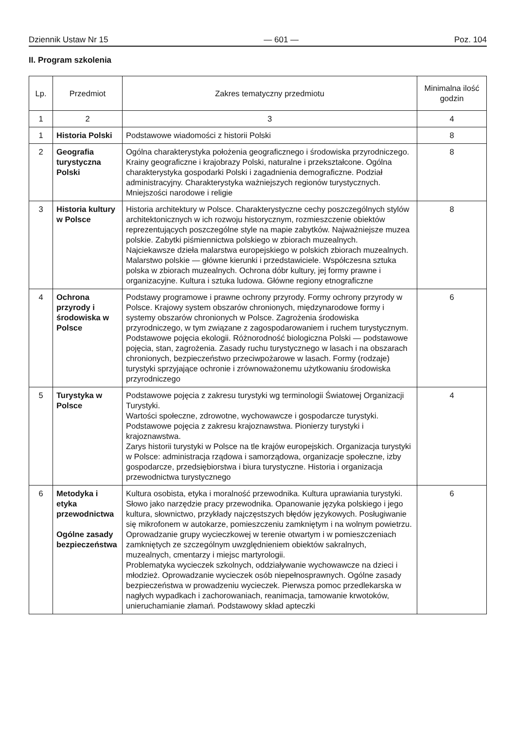Dziennik Ustaw Nr 15 — 601 — Poz. 104
II. Program szkolenia
| Lp. | Przedmiot | Zakres tematyczny przedmiotu | Minimalna ilość godzin |
| --- | --- | --- | --- |
| 1 | 2 | 3 | 4 |
| 1 | Historia Polski | Podstawowe wiadomości z historii Polski | 8 |
| 2 | Geografia turystyczna Polski | Ogólna charakterystyka położenia geograficznego i środowiska przyrodniczego. Krainy geograficzne i krajobrazy Polski, naturalne i przekształcone. Ogólna charakterystyka gospodarki Polski i zagadnienia demograficzne. Podział administracyjny. Charakterystyka ważniejszych regionów turystycznych. Mniejszości narodowe i religie | 8 |
| 3 | Historia kultury w Polsce | Historia architektury w Polsce. Charakterystyczne cechy poszczególnych stylów architektonicznych w ich rozwoju historycznym, rozmieszczenie obiektów reprezentujących poszczególne style na mapie zabytków. Najważniejsze muzea polskie. Zabytki piśmiennictwa polskiego w zbiorach muzealnych. Najciekawsze dzieła malarstwa europejskiego w polskich zbiorach muzealnych. Malarstwo polskie — główne kierunki i przedstawiciele. Współczesna sztuka polska w zbiorach muzealnych. Ochrona dóbr kultury, jej formy prawne i organizacyjne. Kultura i sztuka ludowa. Główne regiony etnograficzne | 8 |
| 4 | Ochrona przyrody i środowiska w Polsce | Podstawy programowe i prawne ochrony przyrody. Formy ochrony przyrody w Polsce. Krajowy system obszarów chronionych, międzynarodowe formy i systemy obszarów chronionych w Polsce. Zagrożenia środowiska przyrodniczego, w tym związane z zagospodarowaniem i ruchem turystycznym. Podstawowe pojęcia ekologii. Różnorodność biologiczna Polski — podstawowe pojęcia, stan, zagrożenia. Zasady ruchu turystycznego w lasach i na obszarach chronionych, bezpieczeństwo przeciwpożarowe w lasach. Formy (rodzaje) turystyki sprzyjające ochronie i zrównoważonemu użytkowaniu środowiska przyrodniczego | 6 |
| 5 | Turystyka w Polsce | Podstawowe pojęcia z zakresu turystyki wg terminologii Światowej Organizacji Turystyki. Wartości społeczne, zdrowotne, wychowawcze i gospodarcze turystyki. Podstawowe pojęcia z zakresu krajoznawstwa. Pionierzy turystyki i krajoznawstwa. Zarys historii turystyki w Polsce na tle krajów europejskich. Organizacja turystyki w Polsce: administracja rządowa i samorządowa, organizacje społeczne, izby gospodarcze, przedsiębiorstwa i biura turystyczne. Historia i organizacja przewodnictwa turystycznego | 4 |
| 6 | Metodyka i etyka przewodnictwa Ogólne zasady bezpieczeństwa | Kultura osobista, etyka i moralność przewodnika. Kultura uprawiania turystyki. Słowo jako narzędzie pracy przewodnika. Opanowanie języka polskiego i jego kultura, słownictwo, przykłady najczęstszych błędów językowych. Posługiwanie się mikrofonem w autokarze, pomieszczeniu zamkniętym i na wolnym powietrzu. Oprowadzanie grupy wycieczkowej w terenie otwartym i w pomieszczeniach zamkniętych ze szczególnym uwzględnieniem obiektów sakralnych, muzealnych, cmentarzy i miejsc martyrologii. Problematyka wycieczek szkolnych, oddziaływanie wychowawcze na dzieci i młodzież. Oprowadzanie wycieczek osób niepełnosprawnych. Ogólne zasady bezpieczeństwa w prowadzeniu wycieczek. Pierwsza pomoc przedlekarska w nagłych wypadkach i zachorowaniach, reanimacja, tamowanie krwotoków, unieruchamianie złamań. Podstawowy skład apteczki | 6 |